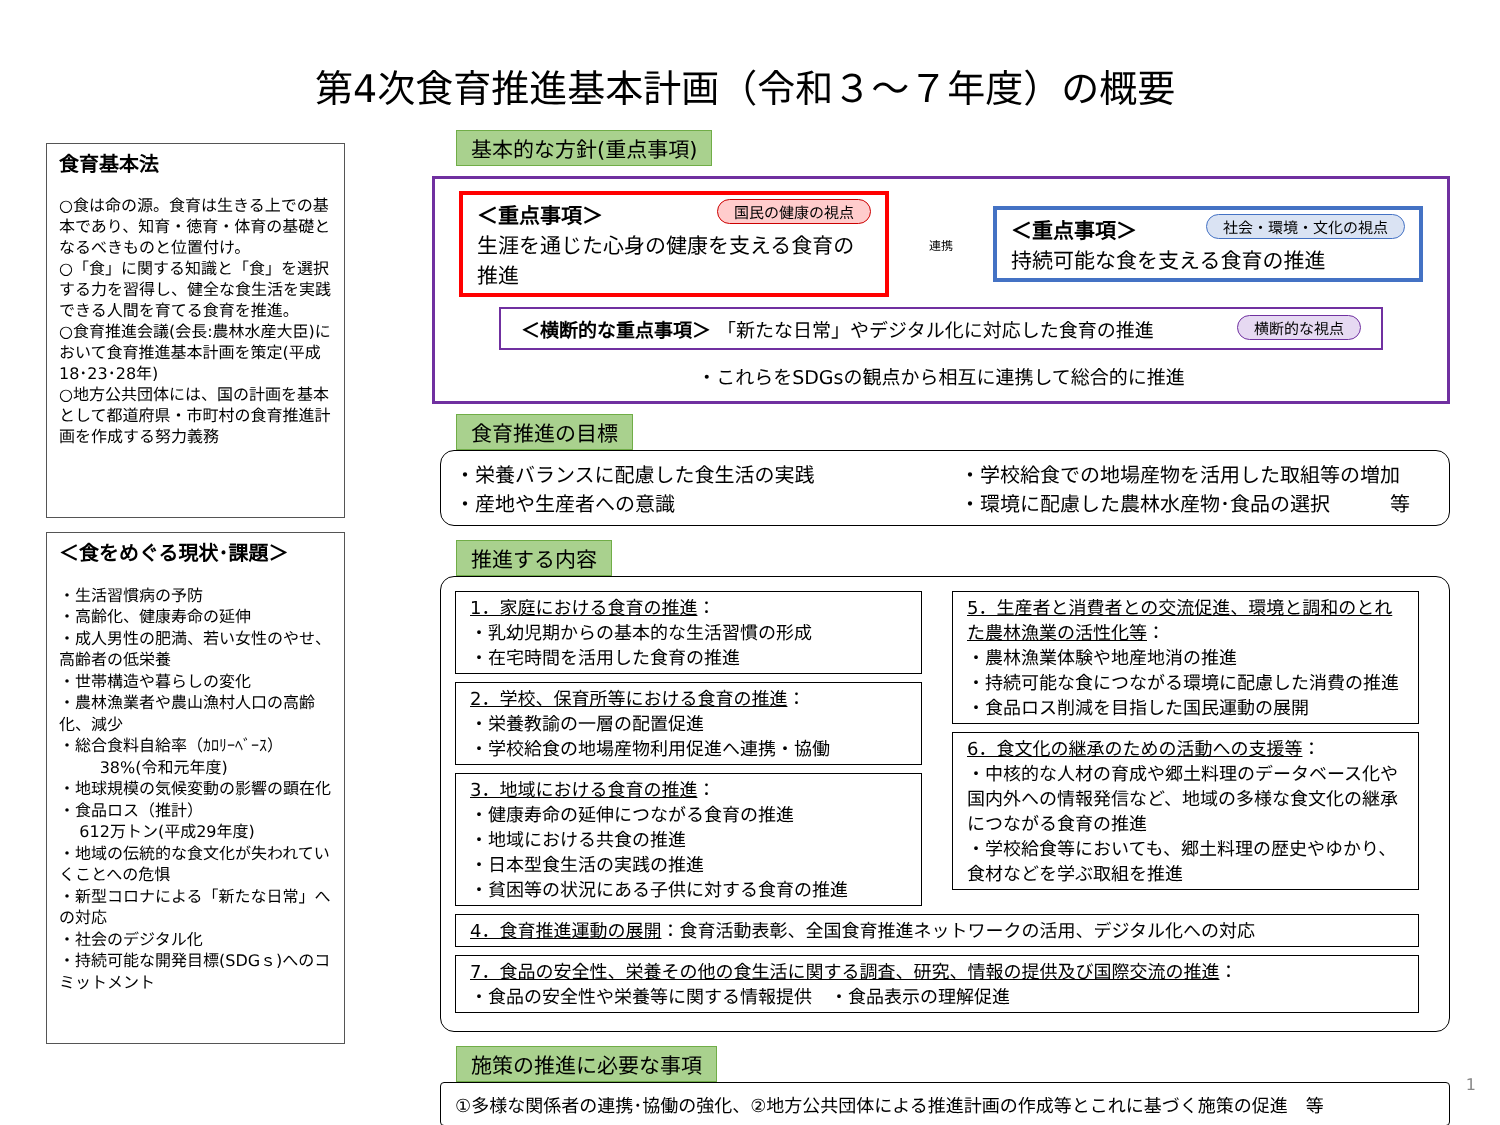第4次食育推進基本計画（令和３～７年度）の概要
食育基本法
○食は命の源。食育は生きる上での基本であり、知育・徳育・体育の基礎となるべきものと位置付け。
○「食」に関する知識と「食」を選択する力を習得し、健全な食生活を実践できる人間を育てる食育を推進。
○食育推進会議(会長:農林水産大臣)において食育推進基本計画を策定(平成18･23･28年)
○地方公共団体には、国の計画を基本として都道府県・市町村の食育推進計画を作成する努力義務
＜食をめぐる現状･課題＞
・生活習慣病の予防
・高齢化、健康寿命の延伸
・成人男性の肥満、若い女性のやせ、高齢者の低栄養
・世帯構造や暮らしの変化
・農林漁業者や農山漁村人口の高齢化、減少
・総合食料自給率（ｶﾛﾘｰﾍﾞｰｽ）
38%(令和元年度)
・地球規模の気候変動の影響の顕在化
・食品ロス（推計）
612万トン(平成29年度)
・地域の伝統的な食文化が失われていくことへの危惧
・新型コロナによる「新たな日常」への対応
・社会のデジタル化
・持続可能な開発目標(SDGｓ)へのコミットメント
基本的な方針(重点事項)
国民の健康の視点 ＜重点事項＞
生涯を通じた心身の健康を支える食育の推進
連携
社会・環境・文化の視点 ＜重点事項＞
持続可能な食を支える食育の推進
＜横断的な重点事項＞ 「新たな日常」やデジタル化に対応した食育の推進 横断的な視点
・これらをSDGsの観点から相互に連携して総合的に推進
食育推進の目標
・栄養バランスに配慮した食生活の実践
・産地や生産者への意識
・学校給食での地場産物を活用した取組等の増加
・環境に配慮した農林水産物･食品の選択　　　等
推進する内容
1．家庭における食育の推進：
・乳幼児期からの基本的な生活習慣の形成
・在宅時間を活用した食育の推進
2．学校、保育所等における食育の推進：
・栄養教諭の一層の配置促進
・学校給食の地場産物利用促進へ連携・協働
3．地域における食育の推進：
・健康寿命の延伸につながる食育の推進
・地域における共食の推進
・日本型食生活の実践の推進
・貧困等の状況にある子供に対する食育の推進
5．生産者と消費者との交流促進、環境と調和のとれた農林漁業の活性化等：
・農林漁業体験や地産地消の推進
・持続可能な食につながる環境に配慮した消費の推進
・食品ロス削減を目指した国民運動の展開
6．食文化の継承のための活動への支援等：
・中核的な人材の育成や郷土料理のデータベース化や国内外への情報発信など、地域の多様な食文化の継承につながる食育の推進
・学校給食等においても、郷土料理の歴史やゆかり、食材などを学ぶ取組を推進
4．食育推進運動の展開：食育活動表彰、全国食育推進ネットワークの活用、デジタル化への対応
7．食品の安全性、栄養その他の食生活に関する調査、研究、情報の提供及び国際交流の推進：
・食品の安全性や栄養等に関する情報提供　・食品表示の理解促進
施策の推進に必要な事項
①多様な関係者の連携･協働の強化、②地方公共団体による推進計画の作成等とこれに基づく施策の促進　等
1